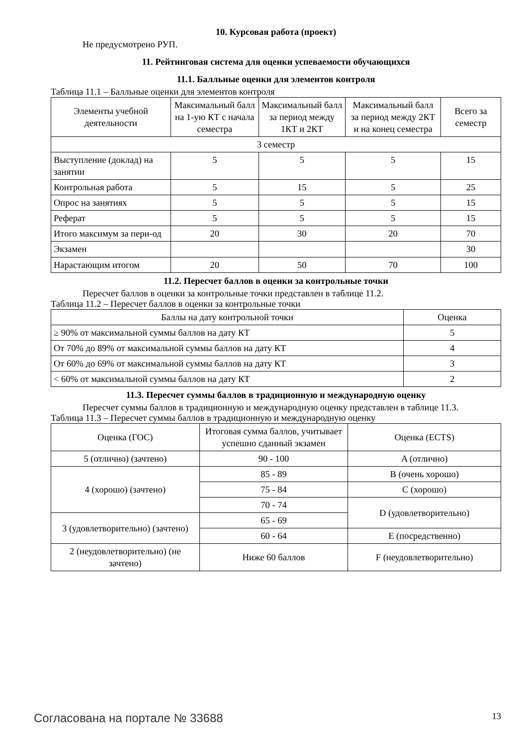10. Курсовая работа (проект)
Не предусмотрено РУП.
11. Рейтинговая система для оценки успеваемости обучающихся
11.1. Балльные оценки для элементов контроля
Таблица 11.1 – Балльные оценки для элементов контроля
| Элементы учебной деятельности | Максимальный балл на 1-ую КТ с начала семестра | Максимальный балл за период между 1КТ и 2КТ | Максимальный балл за период между 2КТ и на конец семестра | Всего за семестр |
| --- | --- | --- | --- | --- |
| 3 семестр | | | | |
| Выступление (доклад) на занятии | 5 | 5 | 5 | 15 |
| Контрольная работа | 5 | 15 | 5 | 25 |
| Опрос на занятиях | 5 | 5 | 5 | 15 |
| Реферат | 5 | 5 | 5 | 15 |
| Итого максимум за пери-од | 20 | 30 | 20 | 70 |
| Экзамен | | | | 30 |
| Нарастающим итогом | 20 | 50 | 70 | 100 |
11.2. Пересчет баллов в оценки за контрольные точки
Пересчет баллов в оценки за контрольные точки представлен в таблице 11.2.
Таблица 11.2 – Пересчет баллов в оценки за контрольные точки
| Баллы на дату контрольной точки | Оценка |
| --- | --- |
| ≥ 90% от максимальной суммы баллов на дату КТ | 5 |
| От 70% до 89% от максимальной суммы баллов на дату КТ | 4 |
| От 60% до 69% от максимальной суммы баллов на дату КТ | 3 |
| < 60% от максимальной суммы баллов на дату КТ | 2 |
11.3. Пересчет суммы баллов в традиционную и международную оценку
Пересчет суммы баллов в традиционную и международную оценку представлен в таблице 11.3.
Таблица 11.3 – Пересчет суммы баллов в традиционную и международную оценку
| Оценка (ГОС) | Итоговая сумма баллов, учитывает успешно сданный экзамен | Оценка (ECTS) |
| --- | --- | --- |
| 5 (отлично) (зачтено) | 90 - 100 | A (отлично) |
| 4 (хорошо) (зачтено) | 85 - 89 | B (очень хорошо) |
| | 75 - 84 | C (хорошо) |
| | 70 - 74 | D (удовлетворительно) |
| 3 (удовлетворительно) (зачтено) | 65 - 69 | |
| | 60 - 64 | E (посредственно) |
| 2 (неудовлетворительно) (не зачтено) | Ниже 60 баллов | F (неудовлетворительно) |
Согласована на портале № 33688 13